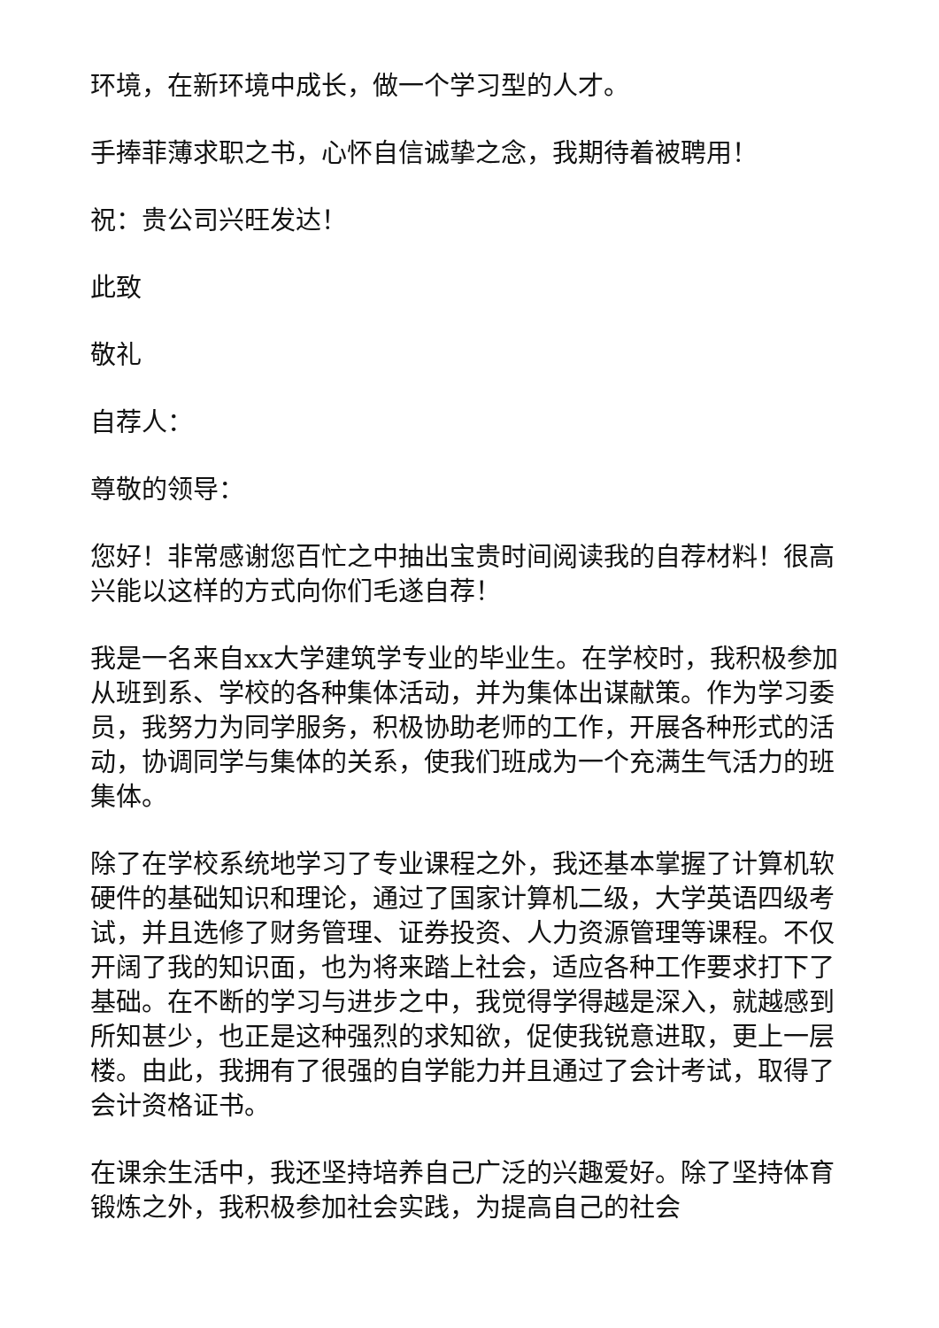环境，在新环境中成长，做一个学习型的人才。
手捧菲薄求职之书，心怀自信诚挚之念，我期待着被聘用！
祝：贵公司兴旺发达！
此致
敬礼
自荐人：
尊敬的领导：
您好！非常感谢您百忙之中抽出宝贵时间阅读我的自荐材料！很高兴能以这样的方式向你们毛遂自荐！
我是一名来自xx大学建筑学专业的毕业生。在学校时，我积极参加从班到系、学校的各种集体活动，并为集体出谋献策。作为学习委员，我努力为同学服务，积极协助老师的工作，开展各种形式的活动，协调同学与集体的关系，使我们班成为一个充满生气活力的班集体。
除了在学校系统地学习了专业课程之外，我还基本掌握了计算机软硬件的基础知识和理论，通过了国家计算机二级，大学英语四级考试，并且选修了财务管理、证券投资、人力资源管理等课程。不仅开阔了我的知识面，也为将来踏上社会，适应各种工作要求打下了基础。在不断的学习与进步之中，我觉得学得越是深入，就越感到所知甚少，也正是这种强烈的求知欲，促使我锐意进取，更上一层楼。由此，我拥有了很强的自学能力并且通过了会计考试，取得了会计资格证书。
在课余生活中，我还坚持培养自己广泛的兴趣爱好。除了坚持体育锻炼之外，我积极参加社会实践，为提高自己的社会